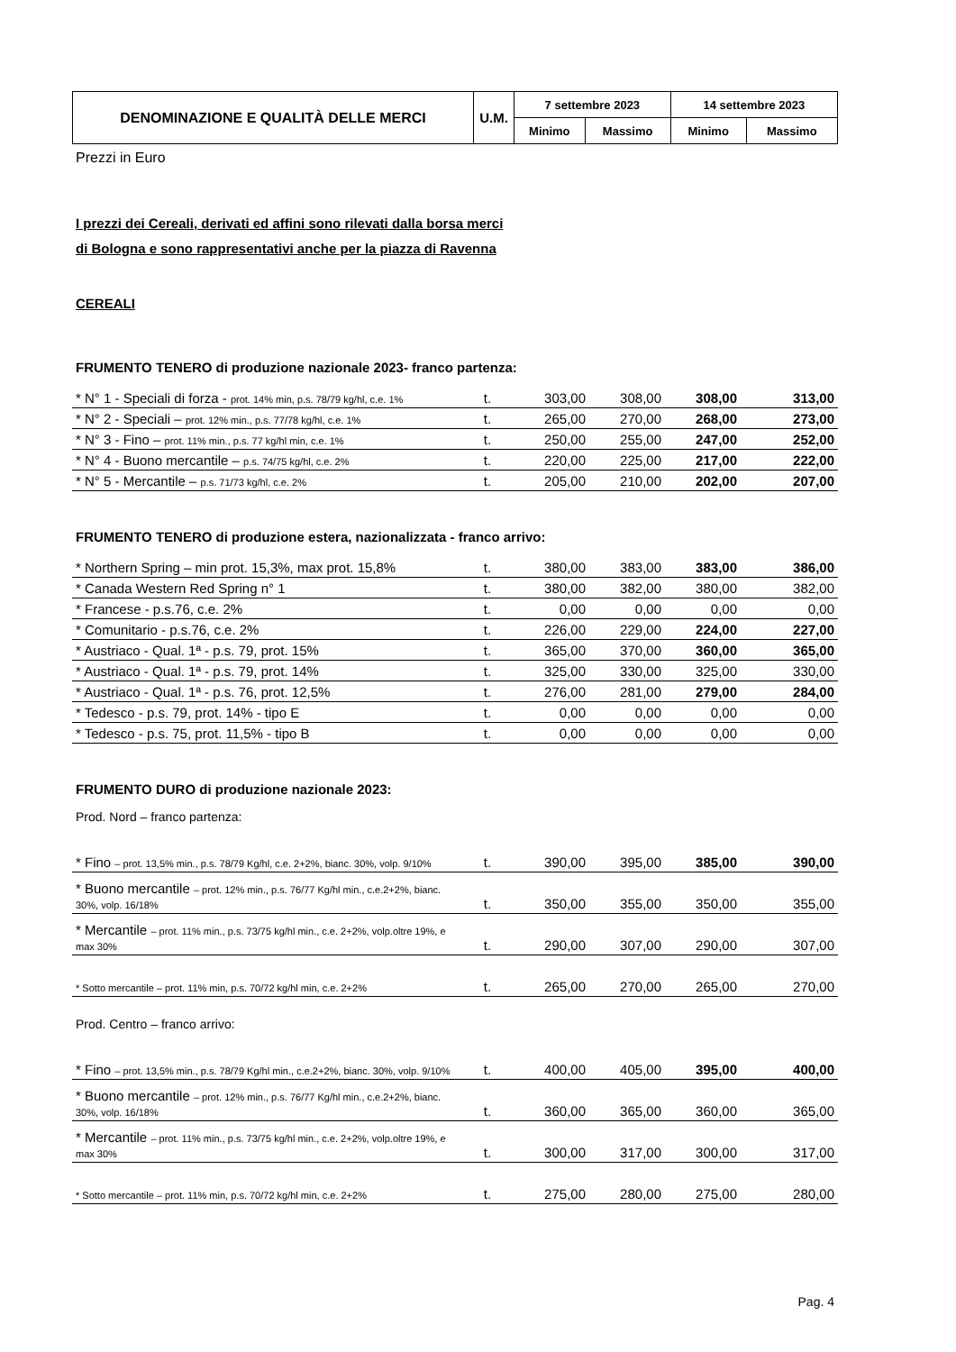| DENOMINAZIONE E QUALITÀ DELLE MERCI | U.M. | 7 settembre 2023 | | 14 settembre 2023 | |
| --- | --- | --- | --- | --- | --- |
| | | Minimo | Massimo | Minimo | Massimo |
Prezzi in Euro
I prezzi dei Cereali, derivati ed affini sono rilevati dalla borsa merci
di Bologna e sono rappresentativi anche per la piazza di Ravenna
CEREALI
FRUMENTO TENERO di produzione nazionale 2023- franco partenza:
| * N° 1 - Speciali di forza - prot. 14% min, p.s. 78/79 kg/hl, c.e. 1% | t. | 303,00 | 308,00 | 308,00 | 313,00 |
| * N° 2 - Speciali – prot. 12% min., p.s. 77/78 kg/hl, c.e. 1% | t. | 265,00 | 270,00 | 268,00 | 273,00 |
| * N° 3 - Fino – prot. 11% min., p.s. 77 kg/hl min, c.e. 1% | t. | 250,00 | 255,00 | 247,00 | 252,00 |
| * N° 4 - Buono mercantile – p.s. 74/75 kg/hl, c.e. 2% | t. | 220,00 | 225,00 | 217,00 | 222,00 |
| * N° 5 - Mercantile – p.s. 71/73 kg/hl, c.e. 2% | t. | 205,00 | 210,00 | 202,00 | 207,00 |
FRUMENTO TENERO di produzione estera, nazionalizzata - franco arrivo:
| * Northern Spring – min prot. 15,3%, max prot. 15,8% | t. | 380,00 | 383,00 | 383,00 | 386,00 |
| * Canada Western Red Spring n° 1 | t. | 380,00 | 382,00 | 380,00 | 382,00 |
| * Francese - p.s.76, c.e. 2% | t. | 0,00 | 0,00 | 0,00 | 0,00 |
| * Comunitario - p.s.76, c.e. 2% | t. | 226,00 | 229,00 | 224,00 | 227,00 |
| * Austriaco - Qual. 1ª - p.s. 79, prot. 15% | t. | 365,00 | 370,00 | 360,00 | 365,00 |
| * Austriaco - Qual. 1ª - p.s. 79, prot. 14% | t. | 325,00 | 330,00 | 325,00 | 330,00 |
| * Austriaco - Qual. 1ª - p.s. 76, prot. 12,5% | t. | 276,00 | 281,00 | 279,00 | 284,00 |
| * Tedesco - p.s. 79, prot. 14% - tipo E | t. | 0,00 | 0,00 | 0,00 | 0,00 |
| * Tedesco - p.s. 75, prot. 11,5% - tipo B | t. | 0,00 | 0,00 | 0,00 | 0,00 |
FRUMENTO DURO di produzione nazionale 2023:
Prod. Nord – franco partenza:
| * Fino – prot. 13,5% min., p.s. 78/79 Kg/hl, c.e. 2+2%, bianc. 30%, volp. 9/10% | t. | 390,00 | 395,00 | 385,00 | 390,00 |
| * Buono mercantile – prot. 12% min., p.s. 76/77 Kg/hl min., c.e.2+2%, bianc. 30%, volp. 16/18% | t. | 350,00 | 355,00 | 350,00 | 355,00 |
| * Mercantile – prot. 11% min., p.s. 73/75 kg/hl min., c.e. 2+2%, volp.oltre 19%, e max 30% | t. | 290,00 | 307,00 | 290,00 | 307,00 |
| * Sotto mercantile – prot. 11% min, p.s. 70/72 kg/hl min, c.e. 2+2% | t. | 265,00 | 270,00 | 265,00 | 270,00 |
Prod. Centro – franco arrivo:
| * Fino – prot. 13,5% min., p.s. 78/79 Kg/hl min., c.e.2+2%, bianc. 30%, volp. 9/10% | t. | 400,00 | 405,00 | 395,00 | 400,00 |
| * Buono mercantile – prot. 12% min., p.s. 76/77 Kg/hl min., c.e.2+2%, bianc. 30%, volp. 16/18% | t. | 360,00 | 365,00 | 360,00 | 365,00 |
| * Mercantile – prot. 11% min., p.s. 73/75 kg/hl min., c.e. 2+2%, volp.oltre 19%, e max 30% | t. | 300,00 | 317,00 | 300,00 | 317,00 |
| * Sotto mercantile – prot. 11% min, p.s. 70/72 kg/hl min, c.e. 2+2% | t. | 275,00 | 280,00 | 275,00 | 280,00 |
Pag. 4